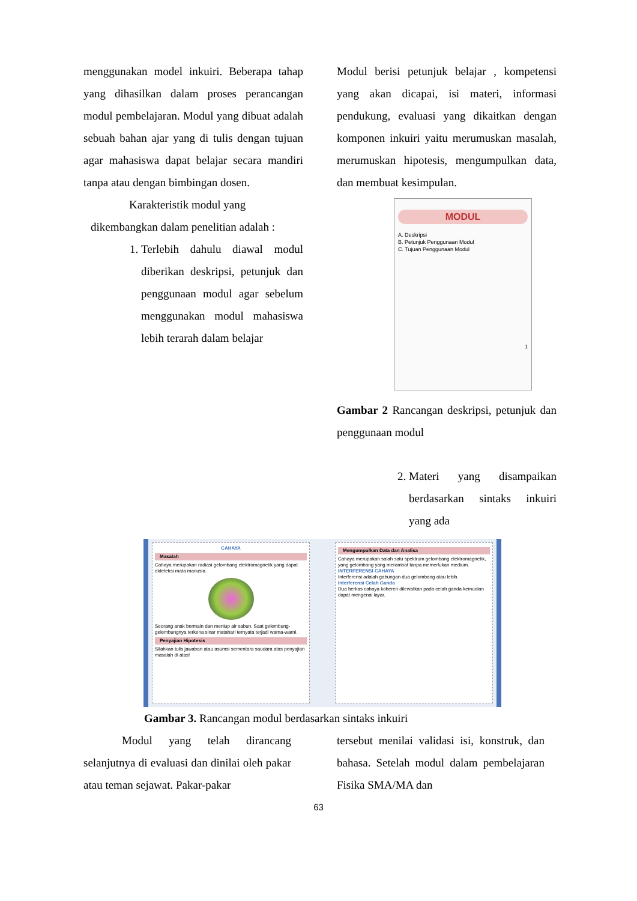menggunakan model inkuiri. Beberapa tahap yang dihasilkan dalam proses perancangan modul pembelajaran. Modul yang dibuat adalah sebuah bahan ajar yang di tulis dengan tujuan agar mahasiswa dapat belajar secara mandiri tanpa atau dengan bimbingan dosen.
Karakteristik modul yang
dikembangkan dalam penelitian adalah :
1. Terlebih dahulu diawal modul diberikan deskripsi, petunjuk dan penggunaan modul agar sebelum menggunakan modul mahasiswa lebih terarah dalam belajar
Modul berisi petunjuk belajar , kompetensi yang akan dicapai, isi materi, informasi pendukung, evaluasi yang dikaitkan dengan komponen inkuiri yaitu merumuskan masalah, merumuskan hipotesis, mengumpulkan data, dan membuat kesimpulan.
MODUL
A. Deskripsi
B. Petunjuk Penggunaan Modul
C. Tujuan Penggunaan Modul
1
Gambar 2 Rancangan deskripsi, petunjuk dan penggunaan modul
2. Materi yang disampaikan berdasarkan sintaks inkuiri yang ada
CAHAYA
Masalah
Cahaya merupakan radiasi gelombang elektromagnetik yang dapat dideteksi mata manusia.
Seorang anak bermain dan meniup air sabun. Saat gelembung-gelembungnya terkena sinar matahari ternyata terjadi warna-warni.
Penyajian Hipotesis
Silahkan tulis jawaban atau asumsi sementara saudara atas penyajian masalah di atas!
Mengumpulkan Data dan Analisa
Cahaya merupakan salah satu spektrum gelombang elektromagnetik, yang gelombang yang merambat tanpa memerlukan medium.
INTERFERENSI CAHAYA
Interferensi adalah gabungan dua gelombang atau lebih.
Interferensi Celah Ganda
Dua berkas cahaya koheren dilewatkan pada celah ganda kemudian dapat mengenai layar.
Gambar 3. Rancangan modul berdasarkan sintaks inkuiri
Modul yang telah dirancang selanjutnya di evaluasi dan dinilai oleh pakar atau teman sejawat. Pakar-pakar
tersebut menilai validasi isi, konstruk, dan bahasa. Setelah modul dalam pembelajaran Fisika SMA/MA dan
63